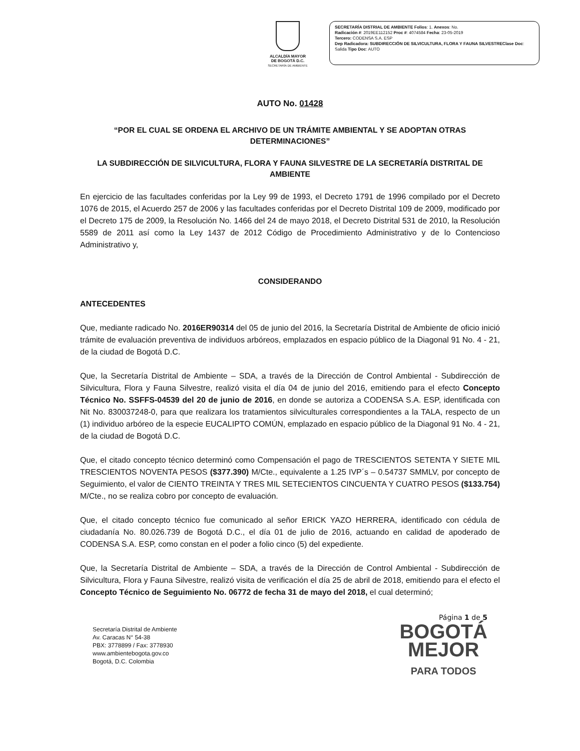ALCALDÍA MAYOR
DE BOGOTÁ D.C.
SECRETARÍA DE AMBIENTE
SECRETARÍA DISTRIAL DE AMBIENTE Folios: 1. Anexos: No.
Radicación #: 2019EE112152 Proc #: 4074584 Fecha: 23-05-2019
Tercero: CODENSA S.A. ESP
Dep Radicadora: SUBDIRECCIÓN DE SILVICULTURA, FLORA Y FAUNA SILVESTREClase Doc: Salida Tipo Doc: AUTO
AUTO No. 01428
“POR EL CUAL SE ORDENA EL ARCHIVO DE UN TRÁMITE AMBIENTAL Y SE ADOPTAN OTRAS DETERMINACIONES”
LA SUBDIRECCIÓN DE SILVICULTURA, FLORA Y FAUNA SILVESTRE DE LA SECRETARÍA DISTRITAL DE AMBIENTE
En ejercicio de las facultades conferidas por la Ley 99 de 1993, el Decreto 1791 de 1996 compilado por el Decreto 1076 de 2015, el Acuerdo 257 de 2006 y las facultades conferidas por el Decreto Distrital 109 de 2009, modificado por el Decreto 175 de 2009, la Resolución No. 1466 del 24 de mayo 2018, el Decreto Distrital 531 de 2010, la Resolución 5589 de 2011 así como la Ley 1437 de 2012 Código de Procedimiento Administrativo y de lo Contencioso Administrativo y,
CONSIDERANDO
ANTECEDENTES
Que, mediante radicado No. 2016ER90314 del 05 de junio del 2016, la Secretaría Distrital de Ambiente de oficio inició trámite de evaluación preventiva de individuos arbóreos, emplazados en espacio público de la Diagonal 91 No. 4 - 21, de la ciudad de Bogotá D.C.
Que, la Secretaría Distrital de Ambiente – SDA, a través de la Dirección de Control Ambiental - Subdirección de Silvicultura, Flora y Fauna Silvestre, realizó visita el día 04 de junio del 2016, emitiendo para el efecto Concepto Técnico No. SSFFS-04539 del 20 de junio de 2016, en donde se autoriza a CODENSA S.A. ESP, identificada con Nit No. 830037248-0, para que realizara los tratamientos silviculturales correspondientes a la TALA, respecto de un (1) individuo arbóreo de la especie EUCALIPTO COMÚN, emplazado en espacio público de la Diagonal 91 No. 4 - 21, de la ciudad de Bogotá D.C.
Que, el citado concepto técnico determinó como Compensación el pago de TRESCIENTOS SETENTA Y SIETE MIL TRESCIENTOS NOVENTA PESOS ($377.390) M/Cte., equivalente a 1.25 IVP´s – 0.54737 SMMLV, por concepto de Seguimiento, el valor de CIENTO TREINTA Y TRES MIL SETECIENTOS CINCUENTA Y CUATRO PESOS ($133.754) M/Cte., no se realiza cobro por concepto de evaluación.
Que, el citado concepto técnico fue comunicado al señor ERICK YAZO HERRERA, identificado con cédula de ciudadanía No. 80.026.739 de Bogotá D.C., el día 01 de julio de 2016, actuando en calidad de apoderado de CODENSA S.A. ESP, como constan en el poder a folio cinco (5) del expediente.
Que, la Secretaría Distrital de Ambiente – SDA, a través de la Dirección de Control Ambiental - Subdirección de Silvicultura, Flora y Fauna Silvestre, realizó visita de verificación el día 25 de abril de 2018, emitiendo para el efecto el Concepto Técnico de Seguimiento No. 06772 de fecha 31 de mayo del 2018, el cual determinó;
Secretaría Distrital de Ambiente
Av. Caracas N° 54-38
PBX: 3778899 / Fax: 3778930
www.ambientebogota.gov.co
Bogotá, D.C. Colombia
Página 1 de 5
BOGOTÁ
MEJOR
PARA TODOS